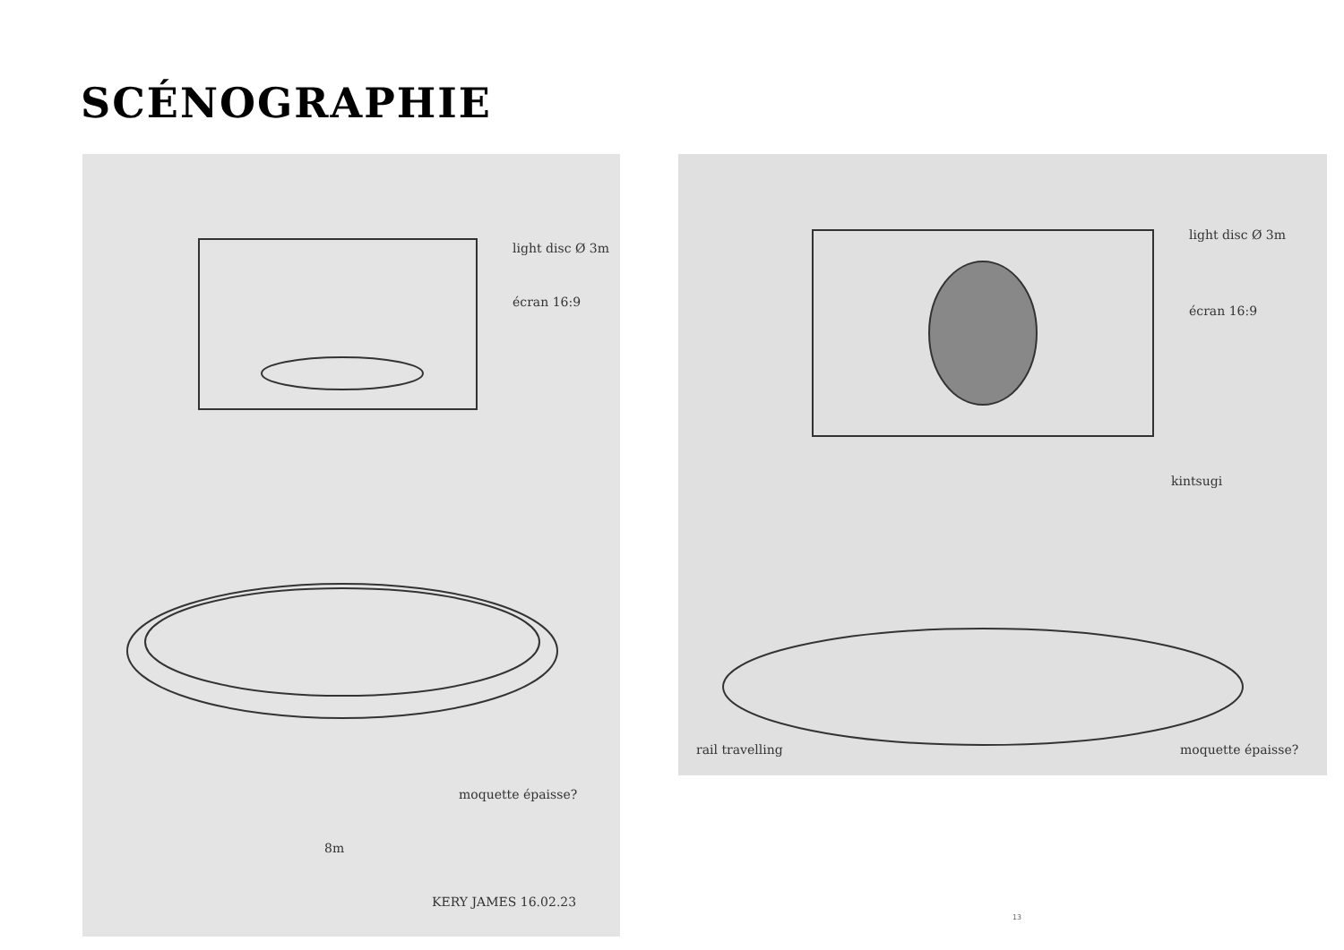SCÉNOGRAPHIE
light disc Ø 3m
écran 16:9
moquette épaisse?
8m
KERY JAMES 16.02.23
light disc Ø 3m
écran 16:9
kintsugi
rail travelling
moquette épaisse?
13